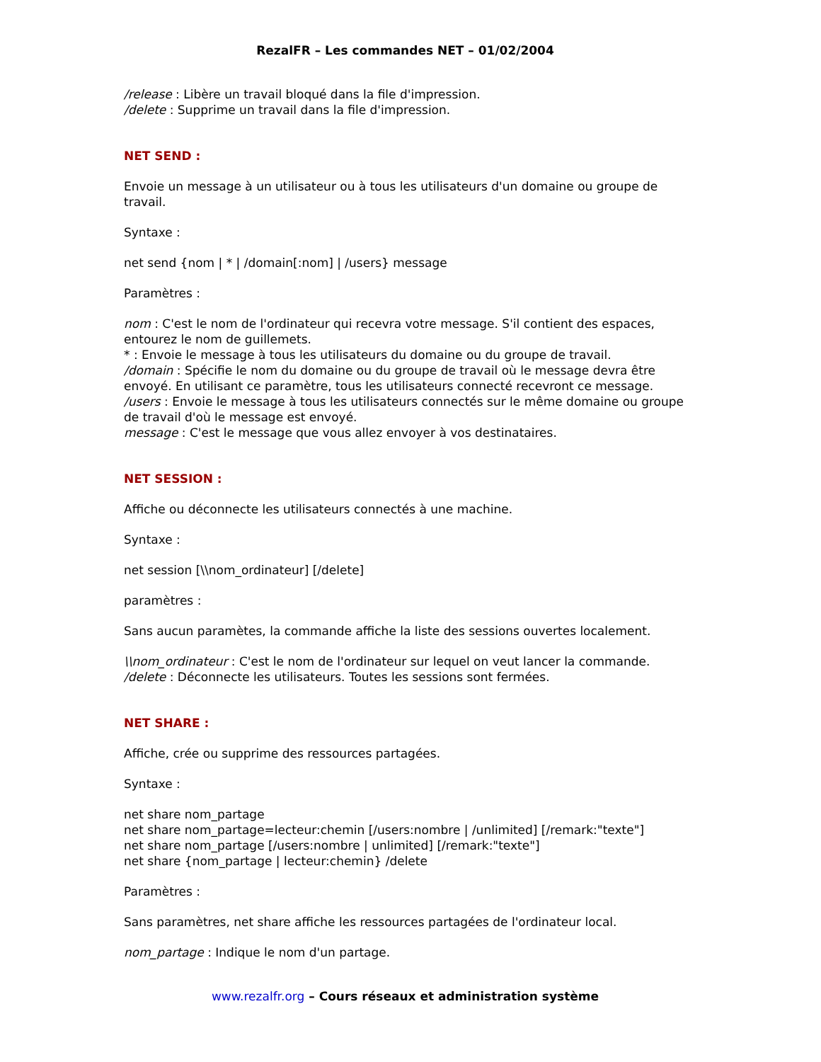RezalFR – Les commandes NET – 01/02/2004
/release : Libère un travail bloqué dans la file d'impression.
/delete : Supprime un travail dans la file d'impression.
NET SEND :
Envoie un message à un utilisateur ou à tous les utilisateurs d'un domaine ou groupe de travail.
Syntaxe :
net send {nom | * | /domain[:nom] | /users} message
Paramètres :
nom : C'est le nom de l'ordinateur qui recevra votre message. S'il contient des espaces, entourez le nom de guillemets.
* : Envoie le message à tous les utilisateurs du domaine ou du groupe de travail.
/domain : Spécifie le nom du domaine ou du groupe de travail où le message devra être envoyé. En utilisant ce paramètre, tous les utilisateurs connecté recevront ce message.
/users : Envoie le message à tous les utilisateurs connectés sur le même domaine ou groupe de travail d'où le message est envoyé.
message : C'est le message que vous allez envoyer à vos destinataires.
NET SESSION :
Affiche ou déconnecte les utilisateurs connectés à une machine.
Syntaxe :
net session [\\nom_ordinateur] [/delete]
paramètres :
Sans aucun paramètes, la commande affiche la liste des sessions ouvertes localement.
\\nom_ordinateur : C'est le nom de l'ordinateur sur lequel on veut lancer la commande.
/delete : Déconnecte les utilisateurs. Toutes les sessions sont fermées.
NET SHARE :
Affiche, crée ou supprime des ressources partagées.
Syntaxe :
net share nom_partage
net share nom_partage=lecteur:chemin [/users:nombre | /unlimited] [/remark:"texte"]
net share nom_partage [/users:nombre | unlimited] [/remark:"texte"]
net share {nom_partage | lecteur:chemin} /delete
Paramètres :
Sans paramètres, net share affiche les ressources partagées de l'ordinateur local.
nom_partage : Indique le nom d'un partage.
www.rezalfr.org – Cours réseaux et administration système